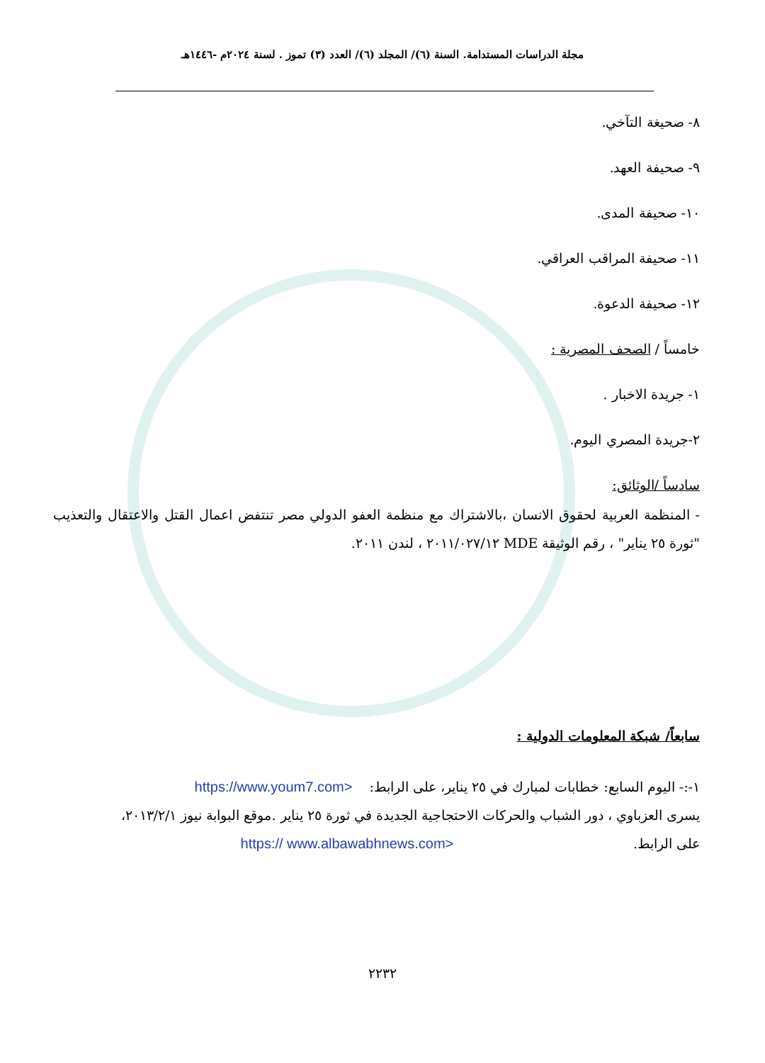مجلة الدراسات المستدامة. السنة (٦)/ المجلد (٦)/ العدد (٣) تموز . لسنة ٢٠٢٤م -١٤٤٦هـ
٨- صحيغة التآخي.
٩- صحيفة العهد.
١٠- صحيفة المدى.
١١- صحيفة المراقب العراقي.
١٢- صحيفة الدعوة.
خامساً / الصحف المصرية :
١- جريدة الاخبار .
٢-جريدة المصري اليوم.
سادساً /الوثائق:
- المنظمة العربية لحقوق الانسان ،بالاشتراك مع منظمة العفو الدولي مصر تنتفض اعمال القتل والاعتقال والتعذيب "ثورة ٢٥ يناير" ، رقم الوثيقة MDE ٢٠١١/٠٢٧/١٢ ، لندن ٢٠١١.
سابعاً/ شبكة المعلومات الدولية :
١-:- اليوم السابع: خطابات لمبارك في ٢٥ يناير، على الرابط: <https://www.youm7.com
يسرى العزباوي ، دور الشباب والحركات الاحتجاجية الجديدة في ثورة ٢٥ يناير .موقع البوابة نيوز ٢٠١٣/٢/١،
على الرابط. <https:// www.albawabhnews.com
٢٢٣٢